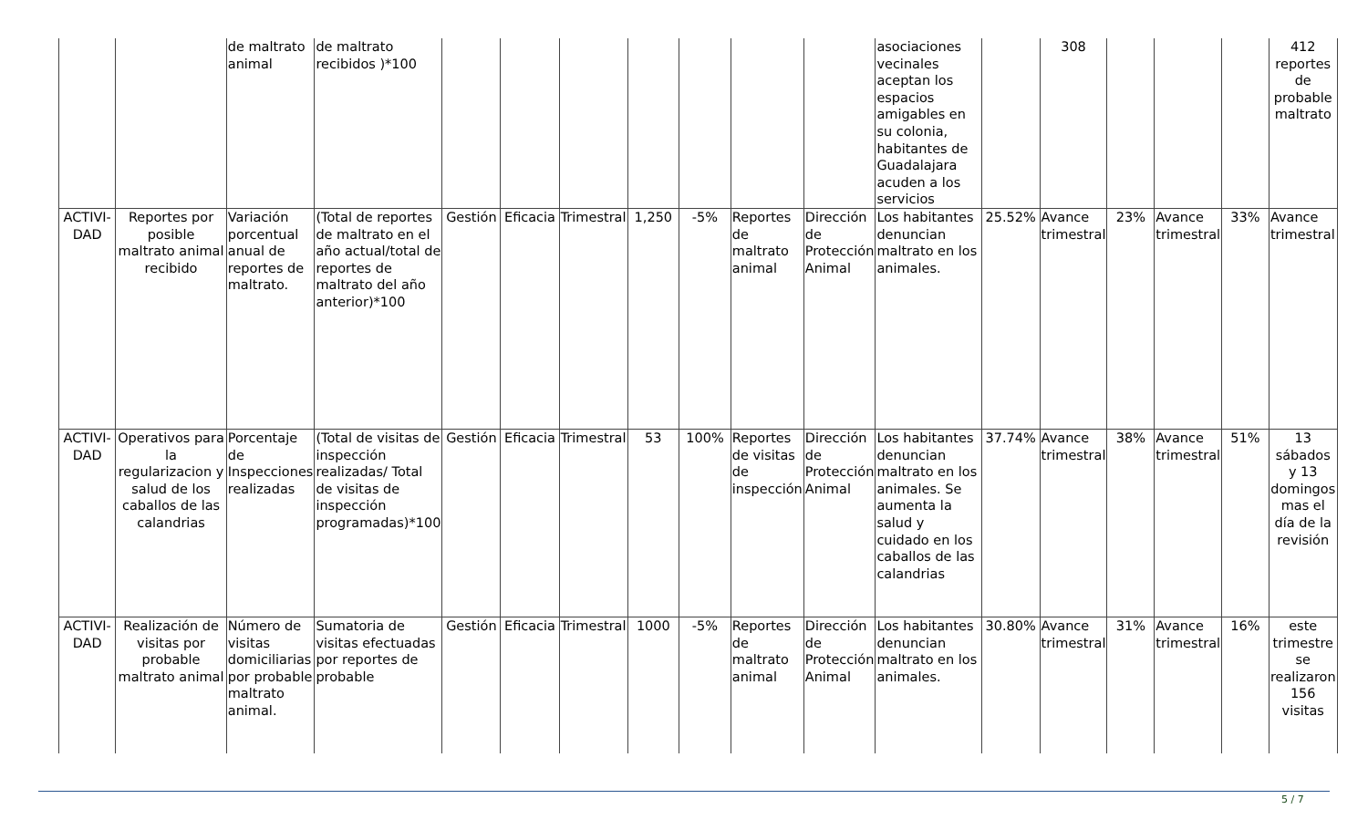| | | de maltrato animal | de maltrato recibidos )*100 | | | | | | | | asociaciones vecinales aceptan los espacios amigables en su colonia, habitantes de Guadalajara acuden a los servicios | | 308 | | | | 412 reportes de probable maltrato |
| ACTIVI-DAD | Reportes por posible maltrato animal recibido | Variación porcentual anual de reportes de maltrato. | (Total de reportes de maltrato en el año actual/total de reportes de maltrato del año anterior)*100 | Gestión | Eficacia | Trimestral | 1,250 | -5% | Reportes de maltrato animal | Dirección de Protección Animal | Los habitantes denuncian maltrato en los animales. | 25.52% | Avance trimestral | 23% | Avance trimestral | 33% | Avance trimestral |
| ACTIVI-DAD | Operativos para la regularizacion y salud de los caballos de las calandrias | Porcentaje de Inspecciones realizadas | (Total de visitas de inspección realizadas/ Total de visitas de inspección programadas)*100 | Gestión | Eficacia | Trimestral | 53 | 100% | Reportes de visitas de inspección | Dirección de Protección Animal | Los habitantes denuncian maltrato en los animales. Se aumenta la salud y cuidado en los caballos de las calandrias | 37.74% | Avance trimestral | 38% | Avance trimestral | 51% | 13 sábados y 13 domingos mas el día de la revisión |
| ACTIVI-DAD | Realización de visitas por probable maltrato animal | Número de visitas domiciliarias por probable maltrato animal. | Sumatoria de visitas efectuadas por reportes de probable | Gestión | Eficacia | Trimestral | 1000 | -5% | Reportes de maltrato animal | Dirección de Protección Animal | Los habitantes denuncian maltrato en los animales. | 30.80% | Avance trimestral | 31% | Avance trimestral | 16% | este trimestre se realizaron 156 visitas |
5 / 7